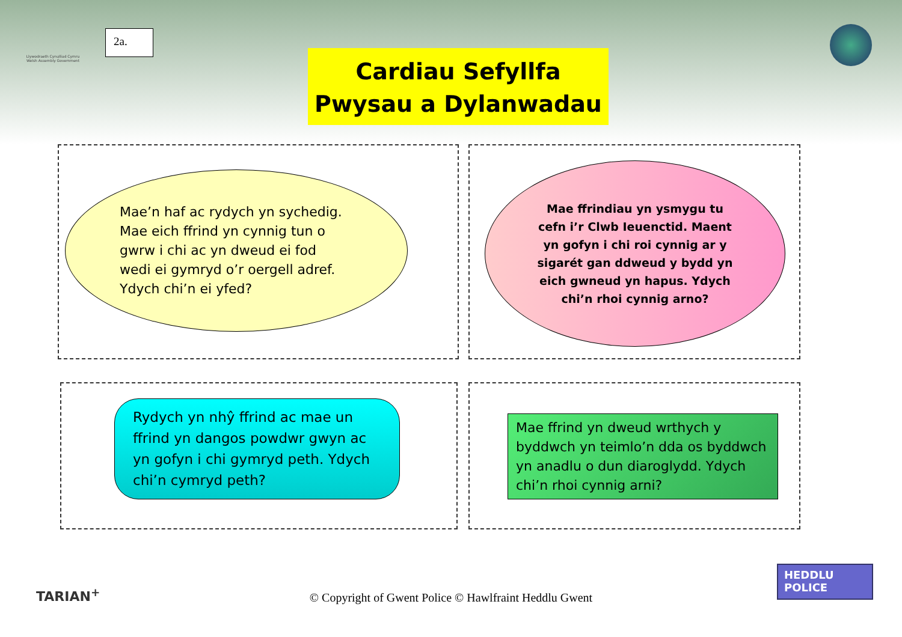Llywodraeth Cynulliad Cymru
Welsh Assembly Government
2a.
Cardiau Sefyllfa
Pwysau a Dylanwadau
Mae’n haf ac rydych yn sychedig.
Mae eich ffrind yn cynnig tun o
gwrw i chi ac yn dweud ei fod
wedi ei gymryd o’r oergell adref.
Ydych chi’n ei yfed?
Mae ffrindiau yn ysmygu tu
cefn i’r Clwb Ieuenctid. Maent
yn gofyn i chi roi cynnig ar y
sigarét gan ddweud y bydd yn
eich gwneud yn hapus. Ydych
chi’n rhoi cynnig arno?
Rydych yn nhŷ ffrind ac mae un
ffrind yn dangos powdwr gwyn ac
yn gofyn i chi gymryd peth. Ydych
chi’n cymryd peth?
Mae ffrind yn dweud wrthych y
byddwch yn teimlo’n dda os byddwch
yn anadlu o dun diaroglydd. Ydych
chi’n rhoi cynnig arni?
TARIAN<sup>+</sup>
© Copyright of Gwent Police © Hawlfraint Heddlu Gwent
HEDDLU
POLICE